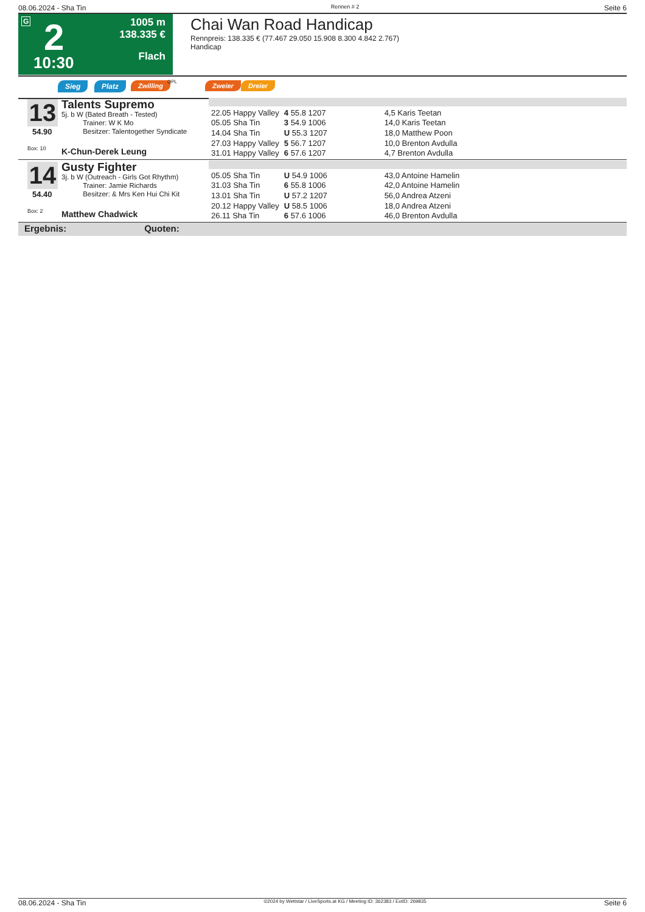08.06.2024 - Sha Tin Rennen # 2 Seite 6
G 2
10:30
1005 m
138.335 €
Flach
Chai Wan Road Handicap
Rennpreis: 138.335 € (77.467 29.050 15.908 8.300 4.842 2.767)
Handicap
Sieg Platz Zwilling QPL Zweier Dreier
13 Talents Supremo
5j. b W (Bated Breath - Tested)
Trainer: W K Mo
Besitzer: Talentogether Syndicate
54.90
Box: 10 K-Chun-Derek Leung
| 22.05 Happy Valley | 4 55.8 1207 | 4,5 Karis Teetan |
| 05.05 Sha Tin | 3 54.9 1006 | 14,0 Karis Teetan |
| 14.04 Sha Tin | U 55.3 1207 | 18,0 Matthew Poon |
| 27.03 Happy Valley | 5 56.7 1207 | 10,0 Brenton Avdulla |
| 31.01 Happy Valley | 6 57.6 1207 | 4,7 Brenton Avdulla |
14 Gusty Fighter
3j. b W (Outreach - Girls Got Rhythm)
Trainer: Jamie Richards
Besitzer: & Mrs Ken Hui Chi Kit
54.40
Box: 2 Matthew Chadwick
| 05.05 Sha Tin | U 54.9 1006 | 43,0 Antoine Hamelin |
| 31.03 Sha Tin | 6 55.8 1006 | 42,0 Antoine Hamelin |
| 13.01 Sha Tin | U 57.2 1207 | 56,0 Andrea Atzeni |
| 20.12 Happy Valley | U 58.5 1006 | 18,0 Andrea Atzeni |
| 26.11 Sha Tin | 6 57.6 1006 | 46,0 Brenton Avdulla |
Ergebnis: Quoten:
08.06.2024 - Sha Tin ©2024 by Wettstar / LiveSports.at KG / Meeting ID: 362383 / ExtID: 269835 Seite 6